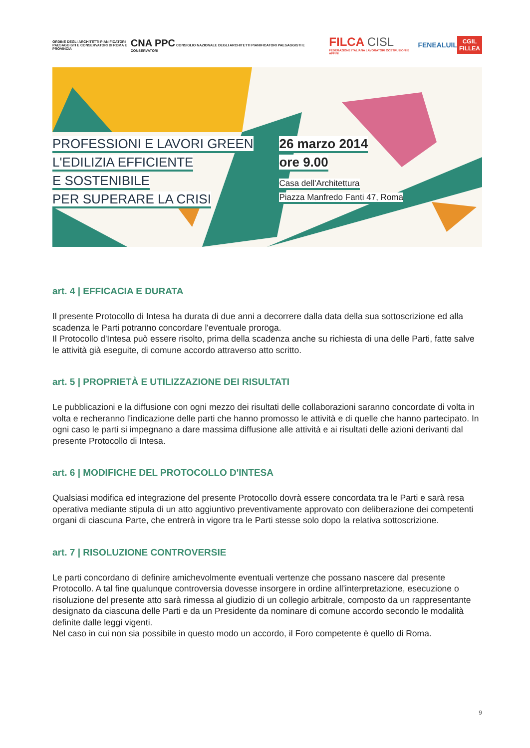ORDINE DEGLI ARCHITETTI PIANIFICATORI PAESAGGISTI E CONSERVATORI DI ROMA E PROVINCIA
CNA PPC CONSIGLIO NAZIONALE DEGLI ARCHITETTI PIANIFICATORI PAESAGGISTI E CONSERVATORI
FILCA CISL
FEDERAZIONE ITALIANA LAVORATORI COSTRUZIONI E AFFINI
FENEALUIL
CGIL
FILLEA
PROFESSIONI E LAVORI GREEN
L'EDILIZIA EFFICIENTE
E SOSTENIBILE
PER SUPERARE LA CRISI
26 marzo 2014
ore 9.00
Casa dell'Architettura
Piazza Manfredo Fanti 47, Roma
art. 4 | EFFICACIA E DURATA
Il presente Protocollo di Intesa ha durata di due anni a decorrere dalla data della sua sottoscrizione ed alla scadenza le Parti potranno concordare l'eventuale proroga.
Il Protocollo d'Intesa può essere risolto, prima della scadenza anche su richiesta di una delle Parti, fatte salve le attività già eseguite, di comune accordo attraverso atto scritto.
art. 5 | PROPRIETÀ E UTILIZZAZIONE DEI RISULTATI
Le pubblicazioni e la diffusione con ogni mezzo dei risultati delle collaborazioni saranno concordate di volta in volta e recheranno l'indicazione delle parti che hanno promosso le attività e di quelle che hanno partecipato. In ogni caso le parti si impegnano a dare massima diffusione alle attività e ai risultati delle azioni derivanti dal presente Protocollo di Intesa.
art. 6 | MODIFICHE DEL PROTOCOLLO D'INTESA
Qualsiasi modifica ed integrazione del presente Protocollo dovrà essere concordata tra le Parti e sarà resa operativa mediante stipula di un atto aggiuntivo preventivamente approvato con deliberazione dei competenti organi di ciascuna Parte, che entrerà in vigore tra le Parti stesse solo dopo la relativa sottoscrizione.
art. 7 | RISOLUZIONE CONTROVERSIE
Le parti concordano di definire amichevolmente eventuali vertenze che possano nascere dal presente Protocollo. A tal fine qualunque controversia dovesse insorgere in ordine all'interpretazione, esecuzione o risoluzione del presente atto sarà rimessa al giudizio di un collegio arbitrale, composto da un rappresentante designato da ciascuna delle Parti e da un Presidente da nominare di comune accordo secondo le modalità definite dalle leggi vigenti.
Nel caso in cui non sia possibile in questo modo un accordo, il Foro competente è quello di Roma.
9